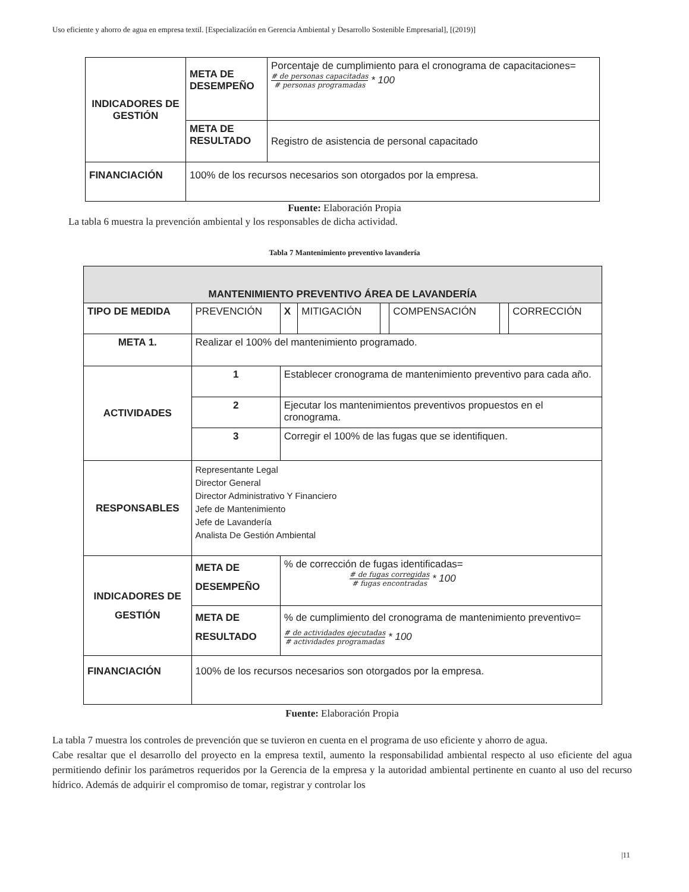Uso eficiente y ahorro de agua en empresa textil. [Especialización en Gerencia Ambiental y Desarrollo Sostenible Empresarial], [(2019)]
| INDICADORES DE GESTIÓN | META DE DESEMPEÑO | Porcentaje de cumplimiento para el cronograma de capacitaciones= # de personas capacitadas # personas programadas * 100 |
| | META DE RESULTADO | Registro de asistencia de personal capacitado |
| FINANCIACIÓN | 100% de los recursos necesarios son otorgados por la empresa. | |
Fuente: Elaboración Propia
La tabla 6 muestra la prevención ambiental y los responsables de dicha actividad.
Tabla 7 Mantenimiento preventivo lavandería
| MANTENIMIENTO PREVENTIVO ÁREA DE LAVANDERÍA | | | | | | | | |
| TIPO DE MEDIDA | PREVENCIÓN | | X | MITIGACIÓN | | COMPENSACIÓN | | CORRECCIÓN |
| META 1. | Realizar el 100% del mantenimiento programado. | | | | | | | |
| ACTIVIDADES | 1 | Establecer cronograma de mantenimiento preventivo para cada año. | | | | | | |
| | 2 | Ejecutar los mantenimientos preventivos propuestos en el cronograma. | | | | | | |
| | 3 | Corregir el 100% de las fugas que se identifiquen. | | | | | | |
| RESPONSABLES | Representante Legal Director General Director Administrativo Y Financiero Jefe de Mantenimiento Jefe de Lavandería Analista De Gestión Ambiental | | | | | | | |
| INDICADORES DE GESTIÓN | META DE DESEMPEÑO | | % de corrección de fugas identificadas= # de fugas corregidas # fugas encontradas * 100 | | | | | |
| | META DE RESULTADO | | % de cumplimiento del cronograma de mantenimiento preventivo= # de actividades ejecutadas # actividades programadas * 100 | | | | | |
| FINANCIACIÓN | 100% de los recursos necesarios son otorgados por la empresa. | | | | | | | |
Fuente: Elaboración Propia
La tabla 7 muestra los controles de prevención que se tuvieron en cuenta en el programa de uso eficiente y ahorro de agua.
Cabe resaltar que el desarrollo del proyecto en la empresa textil, aumento la responsabilidad ambiental respecto al uso eficiente del agua permitiendo definir los parámetros requeridos por la Gerencia de la empresa y la autoridad ambiental pertinente en cuanto al uso del recurso hídrico. Además de adquirir el compromiso de tomar, registrar y controlar los
|11